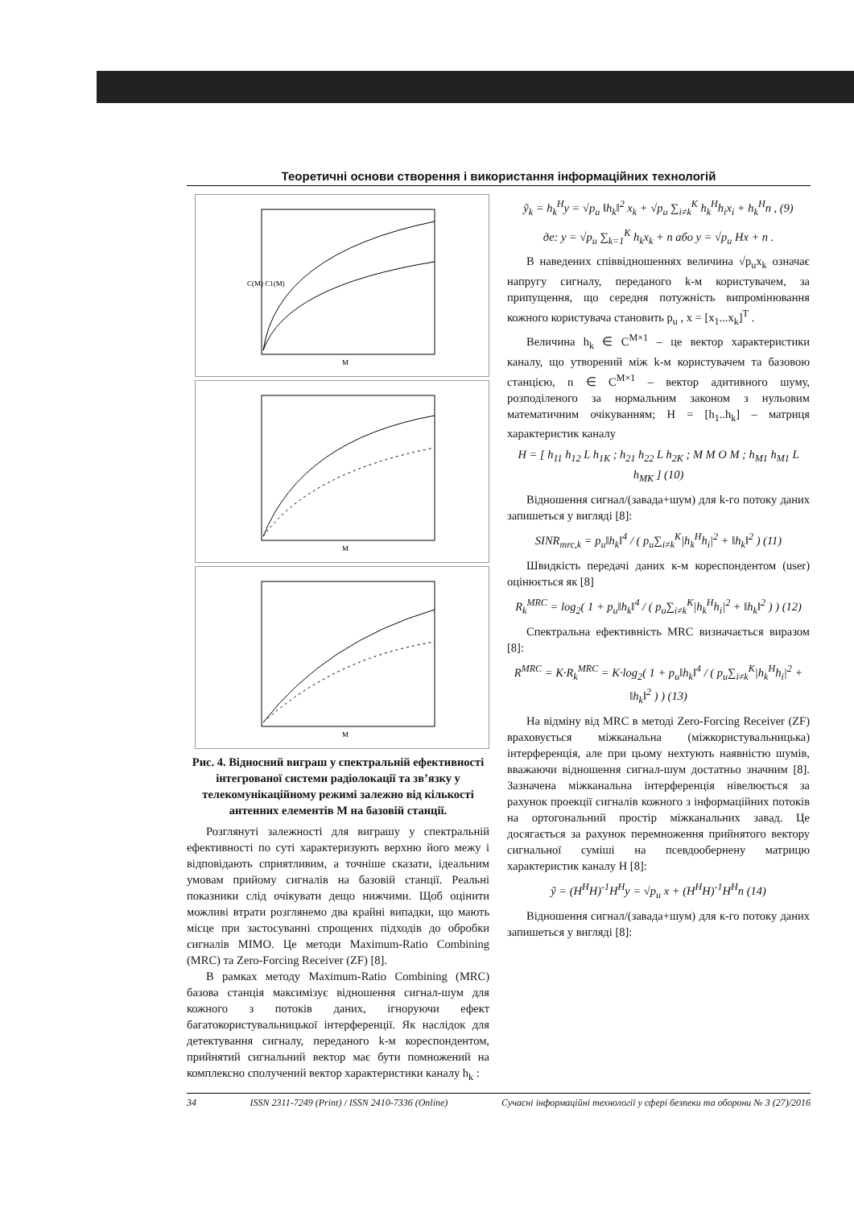Теоретичні основи створення і використання інформаційних технологій
C(M) C1(M)
M
M
M
Рис. 4. Відносний виграш у спектральній ефективності інтегрованої системи радіолокації та зв’язку у телекомунікаційному режимі залежно від кількості антенних елементів M на базовій станції.
Розглянуті залежності для виграшу у спектральній ефективності по суті характеризують верхню його межу і відповідають сприятливим, а точніше сказати, ідеальним умовам прийому сигналів на базовій станції. Реальні показники слід очікувати дещо нижчими. Щоб оцінити можливі втрати розглянемо два крайні випадки, що мають місце при застосуванні спрощених підходів до обробки сигналів MIMO. Це методи Maximum-Ratio Combining (MRC) та Zero-Forcing Receiver (ZF) [8].
В рамках методу Maximum-Ratio Combining (MRC) базова станція максимізує відношення сигнал-шум для кожного з потоків даних, ігноруючи ефект багатокористувальницької інтерференції. Як наслідок для детектування сигналу, переданого k-м кореспондентом, прийнятий сигнальний вектор має бути помножений на комплексно сполучений вектор характеристики каналу h<sub>k</sub> :
ỹ<sub>k</sub> = h<sub>k</sub><sup>H</sup>y = √p<sub>u</sub> ‖h<sub>k</sub>‖<sup>2</sup> x<sub>k</sub> + √p<sub>u</sub> ∑<sub>i≠k</sub><sup>K</sup> h<sub>k</sub><sup>H</sup>h<sub>i</sub>x<sub>i</sub> + h<sub>k</sub><sup>H</sup>n , (9)
де: y = √p<sub>u</sub> ∑<sub>k=1</sub><sup>K</sup> h<sub>k</sub>x<sub>k</sub> + n або y = √p<sub>u</sub> Hx + n .
В наведених співвідношеннях величина √p<sub>u</sub>x<sub>k</sub> означає напругу сигналу, переданого k-м користувачем, за припущення, що середня потужність випромінювання кожного користувача становить p<sub>u</sub> , x = [x<sub>1</sub>...x<sub>k</sub>]<sup>T</sup> .
Величина h<sub>k</sub> ∈ C<sup>M×1</sup> – це вектор характеристики каналу, що утворений між k-м користувачем та базовою станцією, n ∈ C<sup>M×1</sup> – вектор адитивного шуму, розподіленого за нормальним законом з нульовим математичним очікуванням; H = [h<sub>1</sub>..h<sub>k</sub>] – матриця характеристик каналу
H = [ h<sub>11</sub> h<sub>12</sub> L h<sub>1K</sub> ; h<sub>21</sub> h<sub>22</sub> L h<sub>2K</sub> ; M M O M ; h<sub>M1</sub> h<sub>M1</sub> L h<sub>MK</sub> ] (10)
Відношення сигнал/(завада+шум) для k-го потоку даних запишеться у вигляді [8]:
SINR<sub>mrc,k</sub> = p<sub>u</sub>‖h<sub>k</sub>‖<sup>4</sup> / ( p<sub>u</sub>∑<sub>i≠k</sub><sup>K</sup>|h<sub>k</sub><sup>H</sup>h<sub>i</sub>|<sup>2</sup> + ‖h<sub>k</sub>‖<sup>2</sup> ) (11)
Швидкість передачі даних к-м кореспондентом (user) оцінюється як [8]
R<sub>k</sub><sup>MRC</sup> = log<sub>2</sub>( 1 + p<sub>u</sub>‖h<sub>k</sub>‖<sup>4</sup> / ( p<sub>u</sub>∑<sub>i≠k</sub><sup>K</sup>|h<sub>k</sub><sup>H</sup>h<sub>i</sub>|<sup>2</sup> + ‖h<sub>k</sub>‖<sup>2</sup> ) ) (12)
Спектральна ефективність MRC визначається виразом [8]:
R<sup>MRC</sup> = K·R<sub>k</sub><sup>MRC</sup> = K·log<sub>2</sub>( 1 + p<sub>u</sub>‖h<sub>k</sub>‖<sup>4</sup> / ( p<sub>u</sub>∑<sub>i≠k</sub><sup>K</sup>|h<sub>k</sub><sup>H</sup>h<sub>i</sub>|<sup>2</sup> + ‖h<sub>k</sub>‖<sup>2</sup> ) ) (13)
На відміну від MRC в методі Zero-Forcing Receiver (ZF) враховується міжканальна (міжкористувальницька) інтерференція, але при цьому нехтують наявністю шумів, вважаючи відношення сигнал-шум достатньо значним [8]. Зазначена міжканальна інтерференція нівелюється за рахунок проекції сигналів кожного з інформаційних потоків на ортогональний простір міжканальних завад. Це досягається за рахунок перемноження прийнятого вектору сигнальної суміші на псевдообернену матрицю характеристик каналу H [8]:
ỹ = (H<sup>H</sup>H)<sup>-1</sup>H<sup>H</sup>y = √p<sub>u</sub> x + (H<sup>H</sup>H)<sup>-1</sup>H<sup>H</sup>n (14)
Відношення сигнал/(завада+шум) для к-го потоку даних запишеться у вигляді [8]:
34 ISSN 2311-7249 (Print) / ISSN 2410-7336 (Online) Сучасні інформаційні технології у сфері безпеки та оборони № 3 (27)/2016